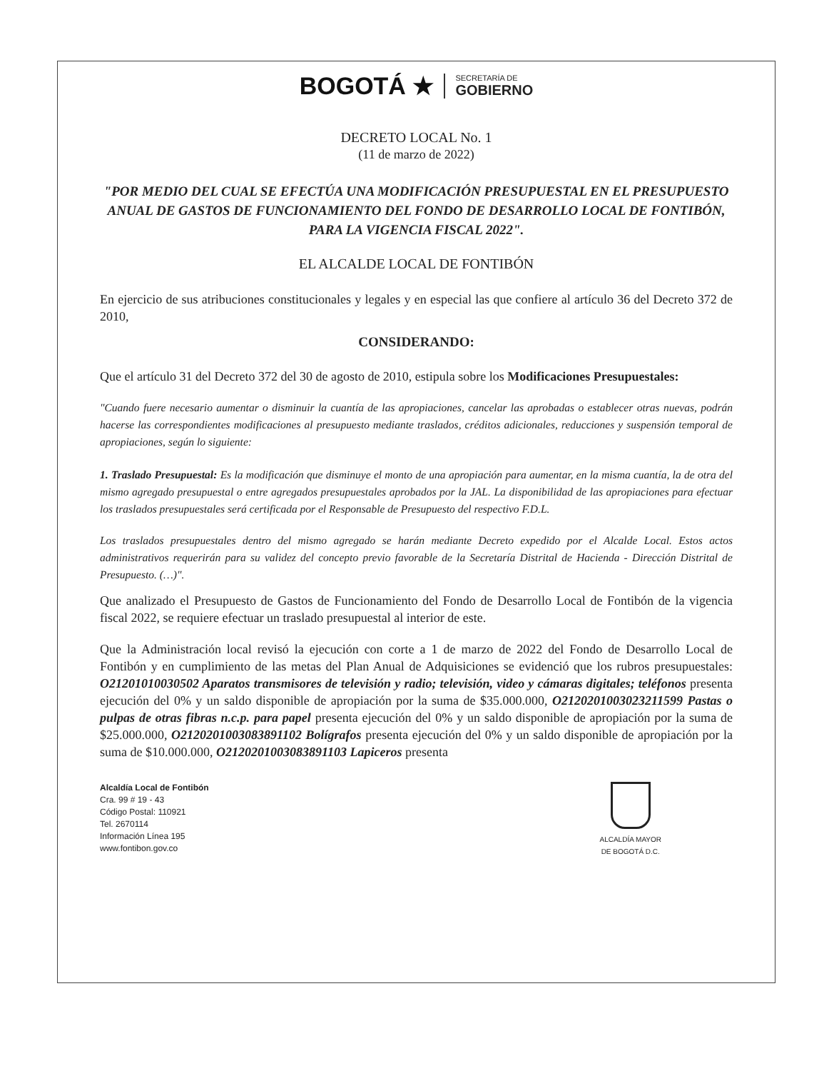BOGOTÁ ★
SECRETARÍA DE
GOBIERNO
DECRETO LOCAL No. 1
(11 de marzo de 2022)
"POR MEDIO DEL CUAL SE EFECTÚA UNA MODIFICACIÓN PRESUPUESTAL EN EL PRESUPUESTO ANUAL DE GASTOS DE FUNCIONAMIENTO DEL FONDO DE DESARROLLO LOCAL DE FONTIBÓN, PARA LA VIGENCIA FISCAL 2022".
EL ALCALDE LOCAL DE FONTIBÓN
En ejercicio de sus atribuciones constitucionales y legales y en especial las que confiere al artículo 36 del Decreto 372 de 2010,
CONSIDERANDO:
Que el artículo 31 del Decreto 372 del 30 de agosto de 2010, estipula sobre los Modificaciones Presupuestales:
"Cuando fuere necesario aumentar o disminuir la cuantía de las apropiaciones, cancelar las aprobadas o establecer otras nuevas, podrán hacerse las correspondientes modificaciones al presupuesto mediante traslados, créditos adicionales, reducciones y suspensión temporal de apropiaciones, según lo siguiente:
1. Traslado Presupuestal: Es la modificación que disminuye el monto de una apropiación para aumentar, en la misma cuantía, la de otra del mismo agregado presupuestal o entre agregados presupuestales aprobados por la JAL. La disponibilidad de las apropiaciones para efectuar los traslados presupuestales será certificada por el Responsable de Presupuesto del respectivo F.D.L.
Los traslados presupuestales dentro del mismo agregado se harán mediante Decreto expedido por el Alcalde Local. Estos actos administrativos requerirán para su validez del concepto previo favorable de la Secretaría Distrital de Hacienda - Dirección Distrital de Presupuesto. (…)".
Que analizado el Presupuesto de Gastos de Funcionamiento del Fondo de Desarrollo Local de Fontibón de la vigencia fiscal 2022, se requiere efectuar un traslado presupuestal al interior de este.
Que la Administración local revisó la ejecución con corte a 1 de marzo de 2022 del Fondo de Desarrollo Local de Fontibón y en cumplimiento de las metas del Plan Anual de Adquisiciones se evidenció que los rubros presupuestales: O21201010030502 Aparatos transmisores de televisión y radio; televisión, video y cámaras digitales; teléfonos presenta ejecución del 0% y un saldo disponible de apropiación por la suma de $35.000.000, O2120201003023211599 Pastas o pulpas de otras fibras n.c.p. para papel presenta ejecución del 0% y un saldo disponible de apropiación por la suma de $25.000.000, O2120201003083891102 Bolígrafos presenta ejecución del 0% y un saldo disponible de apropiación por la suma de $10.000.000, O2120201003083891103 Lapiceros presenta
Alcaldía Local de Fontibón
Cra. 99 # 19 - 43
Código Postal: 110921
Tel. 2670114
Información Línea 195
www.fontibon.gov.co
ALCALDÍA MAYOR
DE BOGOTÁ D.C.